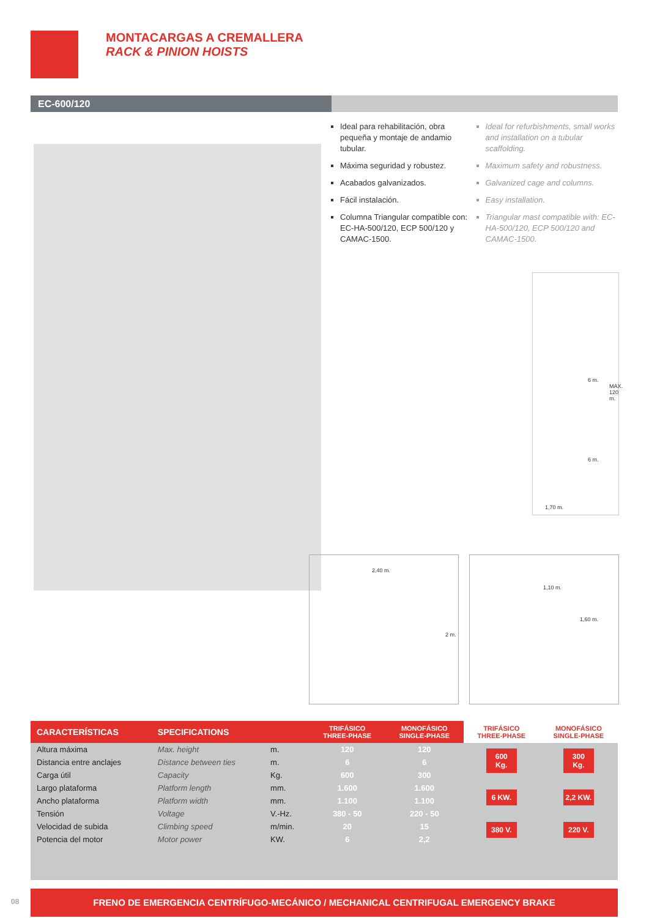MONTACARGAS A CREMALLERA
RACK & PINION HOISTS
EC-600/120
Ideal para rehabilitación, obra pequeña y montaje de andamio tubular.
Máxima seguridad y robustez.
Acabados galvanizados.
Fácil instalación.
Columna Triangular compatible con: EC-HA-500/120, ECP 500/120 y CAMAC-1500.
Ideal for refurbishments, small works and installation on a tubular scaffolding.
Maximum safety and robustness.
Galvanized cage and columns.
Easy installation.
Triangular mast compatible with: EC-HA-500/120, ECP 500/120 and CAMAC-1500.
6 m.
6 m.
MAX. 120 m.
1,70 m.
2,40 m.
2 m.
1,10 m.
1,60 m.
| CARACTERÍSTICAS | SPECIFICATIONS | | TRIFÁSICO THREE-PHASE | MONOFÁSICO SINGLE-PHASE | TRIFÁSICO THREE-PHASE | MONOFÁSICO SINGLE-PHASE |
| --- | --- | --- | --- | --- | --- | --- |
| Altura máxima | Max. height | m. | 120 | 120 | 600 Kg. 6 KW. 380 V. | 300 Kg. 2,2 KW. 220 V. |
| Distancia entre anclajes | Distance between ties | m. | 6 | 6 | | |
| Carga útil | Capacity | Kg. | 600 | 300 | | |
| Largo plataforma | Platform length | mm. | 1.600 | 1.600 | | |
| Ancho plataforma | Platform width | mm. | 1.100 | 1.100 | | |
| Tensión | Voltage | V.-Hz. | 380 - 50 | 220 - 50 | | |
| Velocidad de subida | Climbing speed | m/min. | 20 | 15 | | |
| Potencia del motor | Motor power | KW. | 6 | 2,2 | | |
08
FRENO DE EMERGENCIA CENTRÍFUGO-MECÁNICO / MECHANICAL CENTRIFUGAL EMERGENCY BRAKE